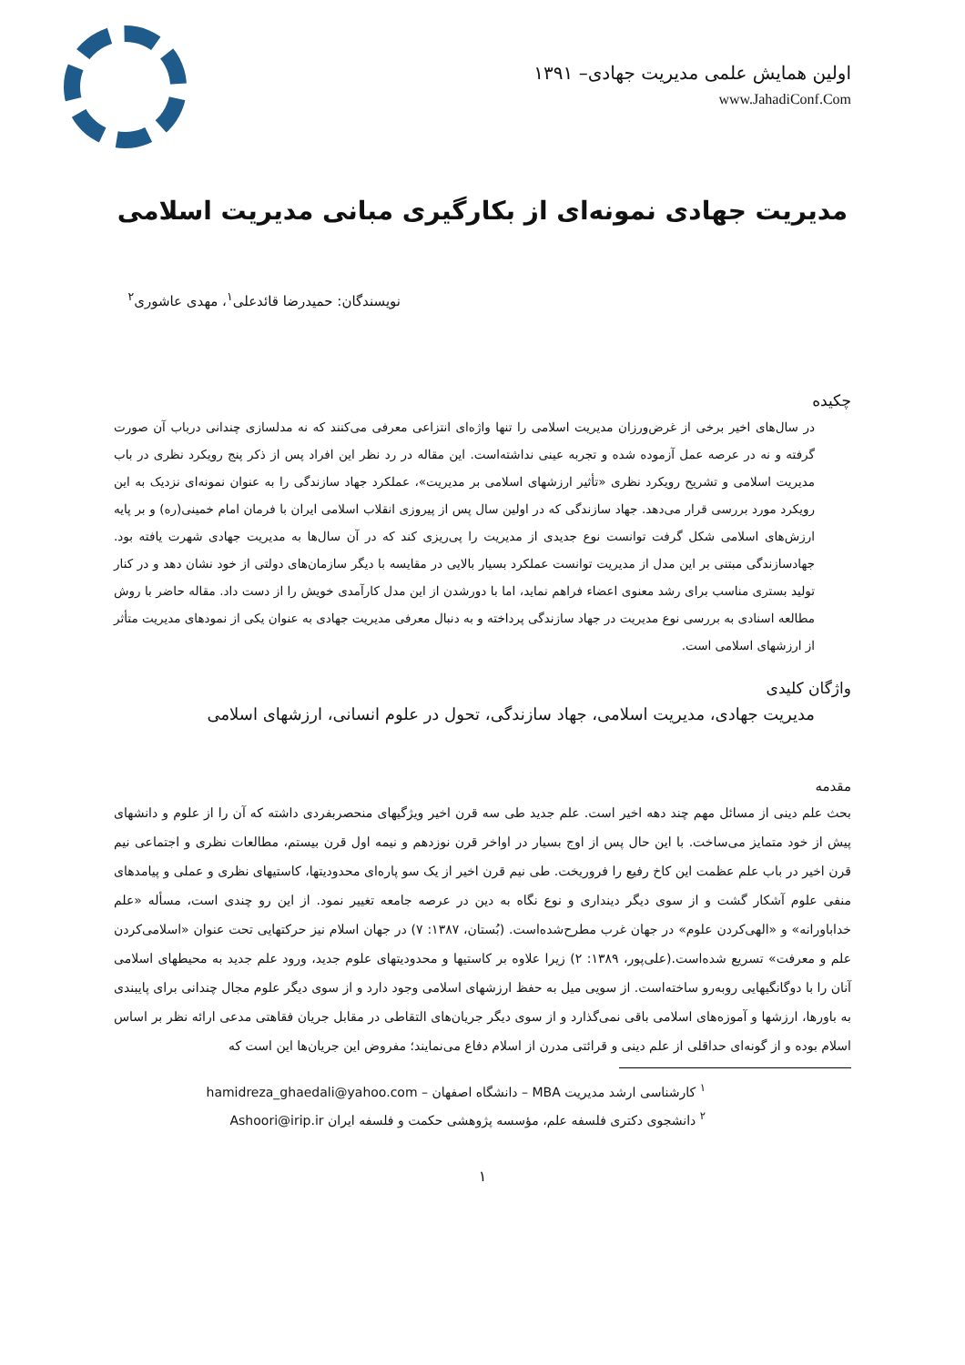اولین همایش علمی مدیریت جهادی– ۱۳۹۱
www.JahadiConf.Com
مدیریت جهادی نمونه‌ای از بکارگیری مبانی مدیریت اسلامی
نویسندگان: حمیدرضا قائدعلی<sup>۱</sup>، مهدی عاشوری<sup>۲</sup>
چکیده
در سال‌های اخیر برخی از غرض‌ورزان مدیریت اسلامی را تنها واژه‌ای انتزاعی معرفی می‌کنند که نه مدلسازی چندانی درباب آن صورت گرفته و نه در عرصه عمل آزموده شده و تجربه عینی نداشته‌است. این مقاله در رد نظر این افراد پس از ذکر پنج رویکرد نظری در باب مدیریت اسلامی و تشریح رویکرد نظری «تأثیر ارزشهای اسلامی بر مدیریت»، عملکرد جهاد سازندگی را به عنوان نمونه‌ای نزدیک به این رویکرد مورد بررسی قرار می‌دهد. جهاد سازندگی که در اولین سال پس از پیروزی انقلاب اسلامی ایران با فرمان امام خمینی(ره) و بر پایه ارزش‌های اسلامی شکل گرفت توانست نوع جدیدی از مدیریت را پی‌ریزی کند که در آن سال‌ها به مدیریت جهادی شهرت یافته بود. جهادسازندگی مبتنی بر این مدل از مدیریت توانست عملکرد بسیار بالایی در مقایسه با دیگر سازمان‌های دولتی از خود نشان دهد و در کنار تولید بستری مناسب برای رشد معنوی اعضاء فراهم نماید، اما با دورشدن از این مدل کارآمدی خویش را از دست داد. مقاله حاضر با روش مطالعه اسنادی به بررسی نوع مدیریت در جهاد سازندگی پرداخته و به دنبال معرفی مدیریت جهادی به عنوان یکی از نمودهای مدیریت متأثر از ارزشهای اسلامی است.
واژگان کلیدی
مدیریت جهادی، مدیریت اسلامی، جهاد سازندگی، تحول در علوم انسانی، ارزشهای اسلامی
مقدمه
بحث علم دینی از مسائل مهم چند دهه اخیر است. علم جدید طی سه قرن اخیر ویژگیهای منحصربفردی داشته که آن را از علوم و دانشهای پیش از خود متمایز می‌ساخت. با این حال پس از اوج بسیار در اواخر قرن نوزدهم و نیمه اول قرن بیستم، مطالعات نظری و اجتماعی نیم قرن اخیر در باب علم عظمت این کاخ رفیع را فروریخت. طی نیم قرن اخیر از یک سو پاره‌ای محدودیتها، کاستیهای نظری و عملی و پیامدهای منفی علوم آشکار گشت و از سوی دیگر دینداری و نوع نگاه به دین در عرصه جامعه تغییر نمود. از این رو چندی است، مسأله «علم خداباورانه» و «الهی‌کردن علوم» در جهان غرب مطرح‌شده‌است. (بُستان، ۱۳۸۷: ۷) در جهان اسلام نیز حرکتهایی تحت عنوان «اسلامی‌کردن علم و معرفت» تسریع شده‌است.(علی‌پور، ۱۳۸۹: ۲) زیرا علاوه بر کاستیها و محدودیتهای علوم جدید، ورود علم جدید به محیطهای اسلامی آنان را با دوگانگیهایی روبه‌رو ساخته‌است. از سویی میل به حفظ ارزشهای اسلامی وجود دارد و از سوی دیگر علوم مجال چندانی برای پایبندی به باورها، ارزشها و آموزه‌های اسلامی باقی نمی‌گذارد و از سوی دیگر جریان‌های التقاطی در مقابل جریان فقاهتی مدعی ارائه نظر بر اساس اسلام بوده و از گونه‌ای حداقلی از علم دینی و قرائتی مدرن از اسلام دفاع می‌نمایند؛ مفروض این جریان‌ها این است که
<sup>۱</sup> کارشناسی ارشد مدیریت MBA – دانشگاه اصفهان – hamidreza_ghaedali@yahoo.com
<sup>۲</sup> دانشجوی دکتری فلسفه علم، مؤسسه پژوهشی حکمت و فلسفه ایران Ashoori@irip.ir
۱